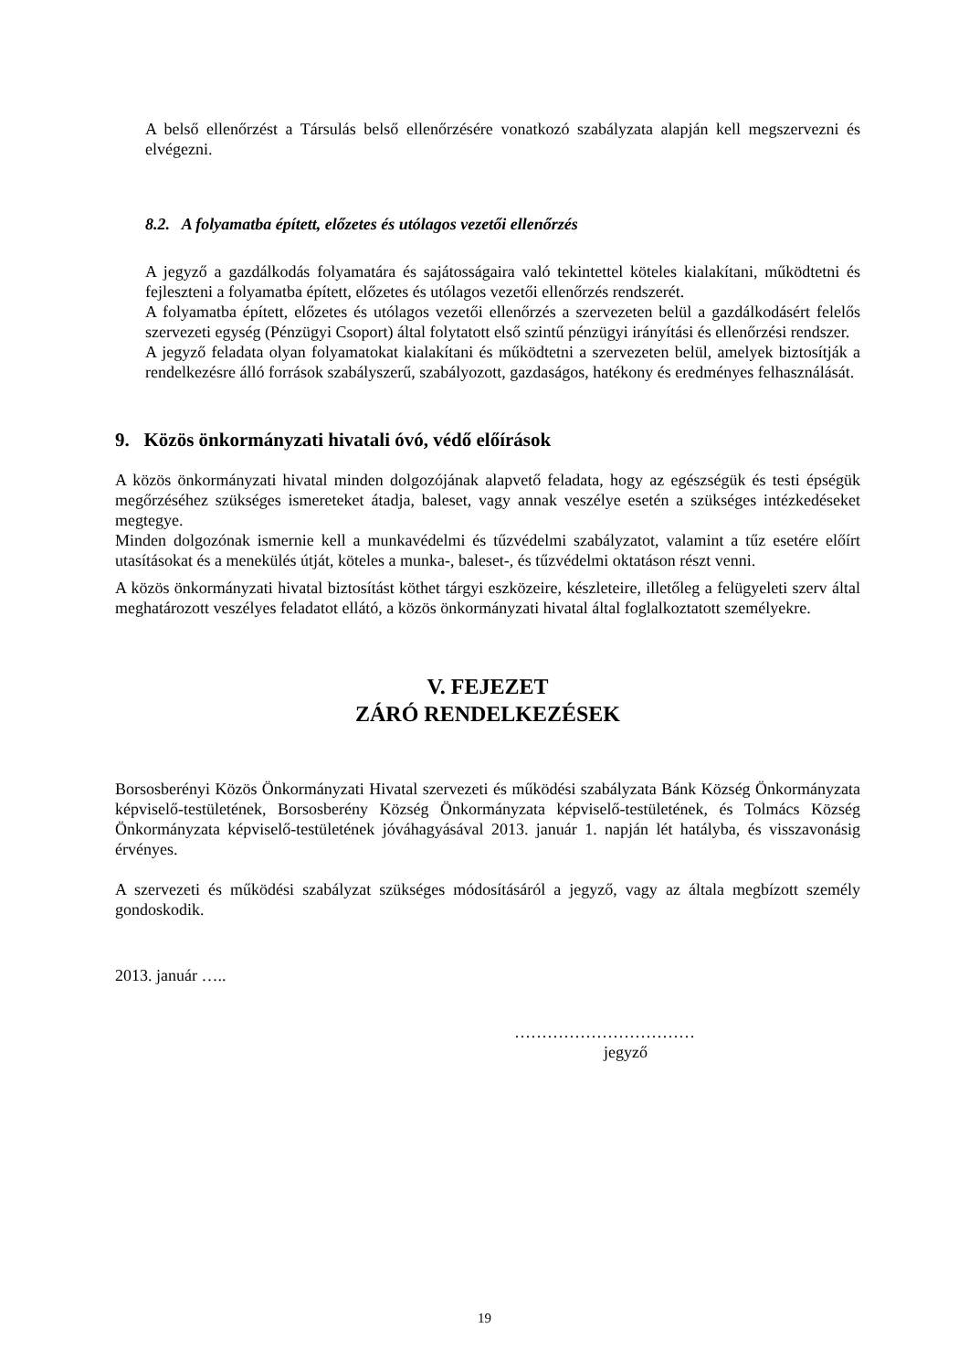A belső ellenőrzést a Társulás belső ellenőrzésére vonatkozó szabályzata alapján kell megszervezni és elvégezni.
8.2. A folyamatba épített, előzetes és utólagos vezetői ellenőrzés
A jegyző a gazdálkodás folyamatára és sajátosságaira való tekintettel köteles kialakítani, működtetni és fejleszteni a folyamatba épített, előzetes és utólagos vezetői ellenőrzés rendszerét.
A folyamatba épített, előzetes és utólagos vezetői ellenőrzés a szervezeten belül a gazdálkodásért felelős szervezeti egység (Pénzügyi Csoport) által folytatott első szintű pénzügyi irányítási és ellenőrzési rendszer.
A jegyző feladata olyan folyamatokat kialakítani és működtetni a szervezeten belül, amelyek biztosítják a rendelkezésre álló források szabályszerű, szabályozott, gazdaságos, hatékony és eredményes felhasználását.
9. Közös önkormányzati hivatali óvó, védő előírások
A közös önkormányzati hivatal minden dolgozójának alapvető feladata, hogy az egészségük és testi épségük megőrzéséhez szükséges ismereteket átadja, baleset, vagy annak veszélye esetén a szükséges intézkedéseket megtegye.
Minden dolgozónak ismernie kell a munkavédelmi és tűzvédelmi szabályzatot, valamint a tűz esetére előírt utasításokat és a menekülés útját, köteles a munka-, baleset-, és tűzvédelmi oktatáson részt venni.
A közös önkormányzati hivatal biztosítást köthet tárgyi eszközeire, készleteire, illetőleg a felügyeleti szerv által meghatározott veszélyes feladatot ellátó, a közös önkormányzati hivatal által foglalkoztatott személyekre.
V. FEJEZET
ZÁRÓ RENDELKEZÉSEK
Borsosberényi Közös Önkormányzati Hivatal szervezeti és működési szabályzata Bánk Község Önkormányzata képviselő-testületének, Borsosberény Község Önkormányzata képviselő-testületének, és Tolmács Község Önkormányzata képviselő-testületének jóváhagyásával 2013. január 1. napján lét hatályba, és visszavonásig érvényes.
A szervezeti és működési szabályzat szükséges módosításáról a jegyző, vagy az általa megbízott személy gondoskodik.
2013. január …..
……………………………
jegyző
19